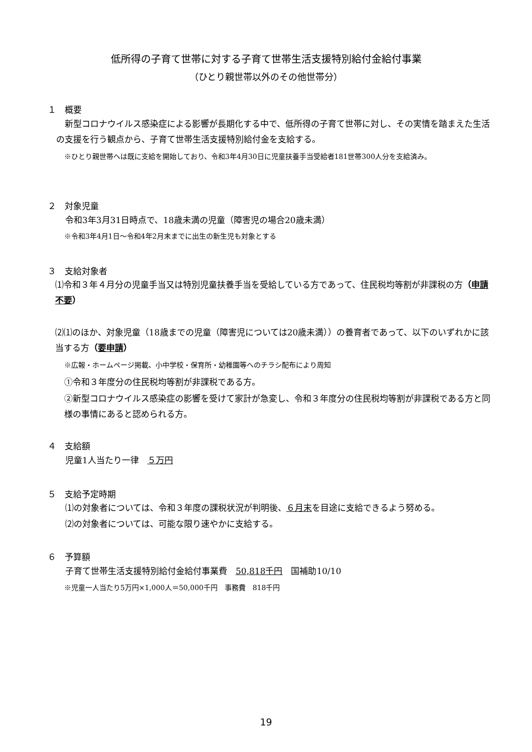低所得の子育て世帯に対する子育て世帯生活支援特別給付金給付事業
（ひとり親世帯以外のその他世帯分）
１　概要
　新型コロナウイルス感染症による影響が長期化する中で、低所得の子育て世帯に対し、その実情を踏まえた生活の支援を行う観点から、子育て世帯生活支援特別給付金を支給する。
※ひとり親世帯へは既に支給を開始しており、令和3年4月30日に児童扶養手当受給者181世帯300人分を支給済み。
２　対象児童
令和3年3月31日時点で、18歳未満の児童（障害児の場合20歳未満）
※令和3年4月1日～令和4年2月末までに出生の新生児も対象とする
３　支給対象者
⑴令和３年４月分の児童手当又は特別児童扶養手当を受給している方であって、住民税均等割が非課税の方（申請不要）
⑵⑴のほか、対象児童（18歳までの児童（障害児については20歳未満））の養育者であって、以下のいずれかに該当する方（要申請）
※広報・ホームページ掲載、小中学校・保育所・幼稚園等へのチラシ配布により周知
①令和３年度分の住民税均等割が非課税である方。
②新型コロナウイルス感染症の影響を受けて家計が急変し、令和３年度分の住民税均等割が非課税である方と同様の事情にあると認められる方。
４　支給額
児童1人当たり一律　５万円
５　支給予定時期
⑴の対象者については、令和３年度の課税状況が判明後、６月末を目途に支給できるよう努める。
⑵の対象者については、可能な限り速やかに支給する。
６　予算額
子育て世帯生活支援特別給付金給付事業費　50,818千円　国補助10/10
※児童一人当たり5万円×1,000人＝50,000千円　事務費　818千円
19